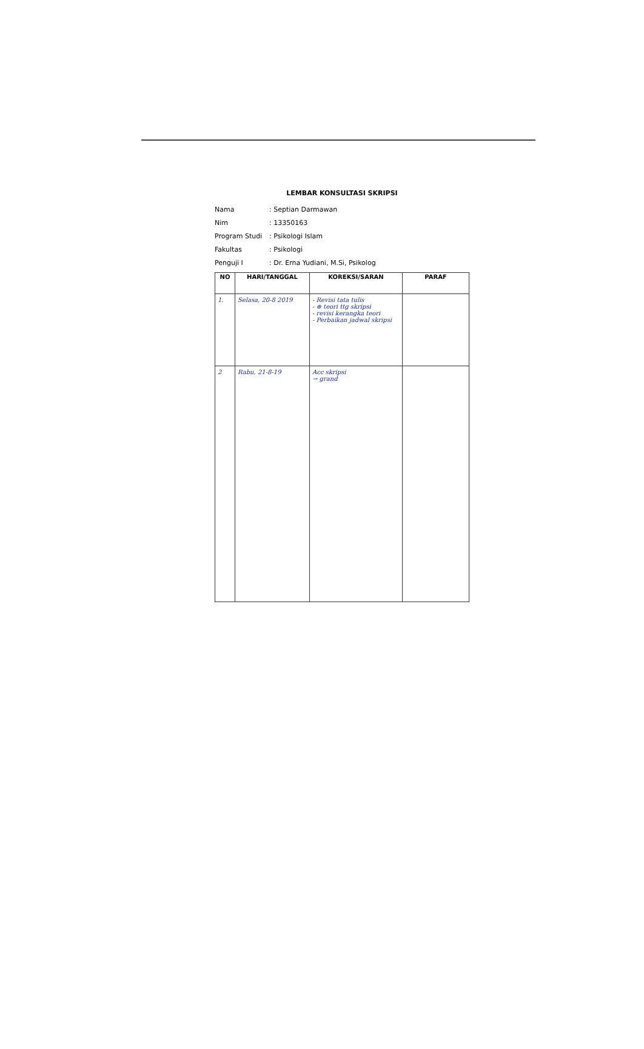LEMBAR KONSULTASI SKRIPSI
Nama: Septian Darmawan
Nim: 13350163
Program Studi: Psikologi Islam
Fakultas: Psikologi
Penguji I: Dr. Erna Yudiani, M.Si, Psikolog
| NO | HARI/TANGGAL | KOREKSI/SARAN | PARAF |
| --- | --- | --- | --- |
| 1. | Selasa, 20-8 2019 | - Revisi tata tulis - ⊕ teori ttg skripsi - revisi kerangka teori - Perbaikan jadwal skripsi | |
| 2 | Rabu, 21-8-19 | Acc skripsi → grand | |